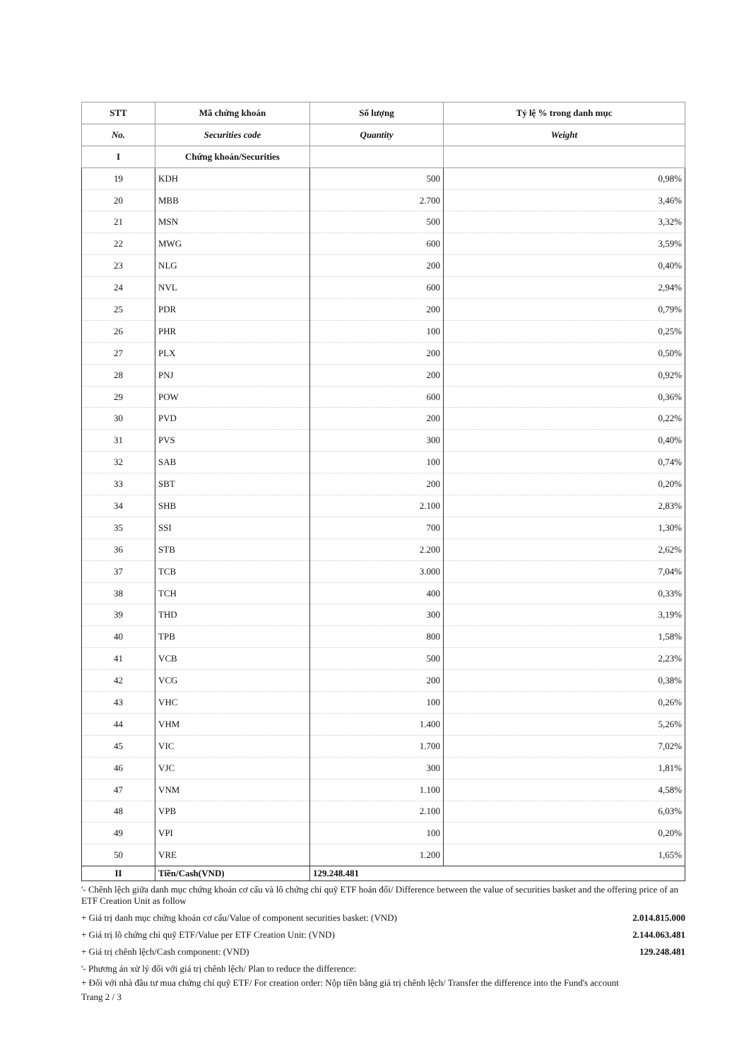| STT | Mã chứng khoán | Số lượng | Tỷ lệ % trong danh mục |
| --- | --- | --- | --- |
| No. | Securities code | Quantity | Weight |
| I | Chứng khoán/Securities | | |
| 19 | KDH | 500 | 0,98% |
| 20 | MBB | 2.700 | 3,46% |
| 21 | MSN | 500 | 3,32% |
| 22 | MWG | 600 | 3,59% |
| 23 | NLG | 200 | 0,40% |
| 24 | NVL | 600 | 2,94% |
| 25 | PDR | 200 | 0,79% |
| 26 | PHR | 100 | 0,25% |
| 27 | PLX | 200 | 0,50% |
| 28 | PNJ | 200 | 0,92% |
| 29 | POW | 600 | 0,36% |
| 30 | PVD | 200 | 0,22% |
| 31 | PVS | 300 | 0,40% |
| 32 | SAB | 100 | 0,74% |
| 33 | SBT | 200 | 0,20% |
| 34 | SHB | 2.100 | 2,83% |
| 35 | SSI | 700 | 1,30% |
| 36 | STB | 2.200 | 2,62% |
| 37 | TCB | 3.000 | 7,04% |
| 38 | TCH | 400 | 0,33% |
| 39 | THD | 300 | 3,19% |
| 40 | TPB | 800 | 1,58% |
| 41 | VCB | 500 | 2,23% |
| 42 | VCG | 200 | 0,38% |
| 43 | VHC | 100 | 0,26% |
| 44 | VHM | 1.400 | 5,26% |
| 45 | VIC | 1.700 | 7,02% |
| 46 | VJC | 300 | 1,81% |
| 47 | VNM | 1.100 | 4,58% |
| 48 | VPB | 2.100 | 6,03% |
| 49 | VPI | 100 | 0,20% |
| 50 | VRE | 1.200 | 1,65% |
| II | Tiền/Cash(VND) | 129.248.481 | |
'- Chênh lệch giữa danh mục chứng khoán cơ cấu và lô chứng chỉ quỹ ETF hoán đổi/ Difference between the value of securities basket and the offering price of an ETF Creation Unit as follow
+ Giá trị danh mục chứng khoán cơ cấu/Value of component securities basket: (VND)
2.014.815.000
+ Giá trị lô chứng chỉ quỹ ETF/Value per ETF Creation Unit: (VND)
2.144.063.481
+ Giá trị chênh lệch/Cash component: (VND)
129.248.481
'- Phương án xử lý đối với giá trị chênh lệch/ Plan to reduce the difference:
+ Đối với nhà đầu tư mua chứng chỉ quỹ ETF/ For creation order: Nộp tiền bằng giá trị chênh lệch/ Transfer the difference into the Fund's account
Trang 2 / 3